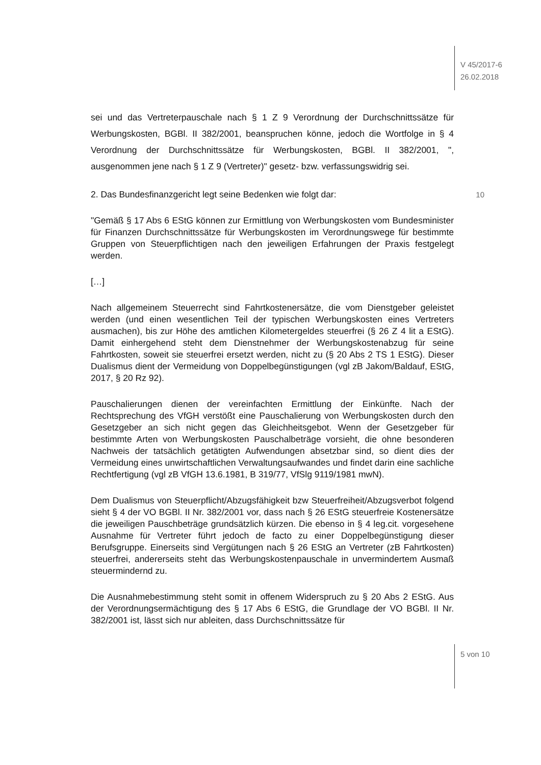V 45/2017-6
26.02.2018
sei und das Vertreterpauschale nach § 1 Z 9 Verordnung der Durchschnittssätze für Werbungskosten, BGBl. II 382/2001, beanspruchen könne, jedoch die Wortfolge in § 4 Verordnung der Durchschnittssätze für Werbungskosten, BGBl. II 382/2001, ", ausgenommen jene nach § 1 Z 9 (Vertreter)" gesetz- bzw. verfassungswidrig sei.
2. Das Bundesfinanzgericht legt seine Bedenken wie folgt dar: 10
"Gemäß § 17 Abs 6 EStG können zur Ermittlung von Werbungskosten vom Bundesminister für Finanzen Durchschnittssätze für Werbungskosten im Verordnungswege für bestimmte Gruppen von Steuerpflichtigen nach den jeweiligen Erfahrungen der Praxis festgelegt werden.
[…]
Nach allgemeinem Steuerrecht sind Fahrtkostenersätze, die vom Dienstgeber geleistet werden (und einen wesentlichen Teil der typischen Werbungskosten eines Vertreters ausmachen), bis zur Höhe des amtlichen Kilometergeldes steuerfrei (§ 26 Z 4 lit a EStG). Damit einhergehend steht dem Dienstnehmer der Werbungskostenabzug für seine Fahrtkosten, soweit sie steuerfrei ersetzt werden, nicht zu (§ 20 Abs 2 TS 1 EStG). Dieser Dualismus dient der Vermeidung von Doppelbegünstigungen (vgl zB Jakom/Baldauf, EStG, 2017, § 20 Rz 92).
Pauschalierungen dienen der vereinfachten Ermittlung der Einkünfte. Nach der Rechtsprechung des VfGH verstößt eine Pauschalierung von Werbungskosten durch den Gesetzgeber an sich nicht gegen das Gleichheitsgebot. Wenn der Gesetzgeber für bestimmte Arten von Werbungskosten Pauschalbeträge vorsieht, die ohne besonderen Nachweis der tatsächlich getätigten Aufwendungen absetzbar sind, so dient dies der Vermeidung eines unwirtschaftlichen Verwaltungsaufwandes und findet darin eine sachliche Rechtfertigung (vgl zB VfGH 13.6.1981, B 319/77, VfSlg 9119/1981 mwN).
Dem Dualismus von Steuerpflicht/Abzugsfähigkeit bzw Steuerfreiheit/Abzugsverbot folgend sieht § 4 der VO BGBl. II Nr. 382/2001 vor, dass nach § 26 EStG steuerfreie Kostenersätze die jeweiligen Pauschbeträge grundsätzlich kürzen. Die ebenso in § 4 leg.cit. vorgesehene Ausnahme für Vertreter führt jedoch de facto zu einer Doppelbegünstigung dieser Berufsgruppe. Einerseits sind Vergütungen nach § 26 EStG an Vertreter (zB Fahrtkosten) steuerfrei, andererseits steht das Werbungskostenpauschale in unvermindertem Ausmaß steuermindernd zu.
Die Ausnahmebestimmung steht somit in offenem Widerspruch zu § 20 Abs 2 EStG. Aus der Verordnungsermächtigung des § 17 Abs 6 EStG, die Grundlage der VO BGBl. II Nr. 382/2001 ist, lässt sich nur ableiten, dass Durchschnittssätze für
5 von 10